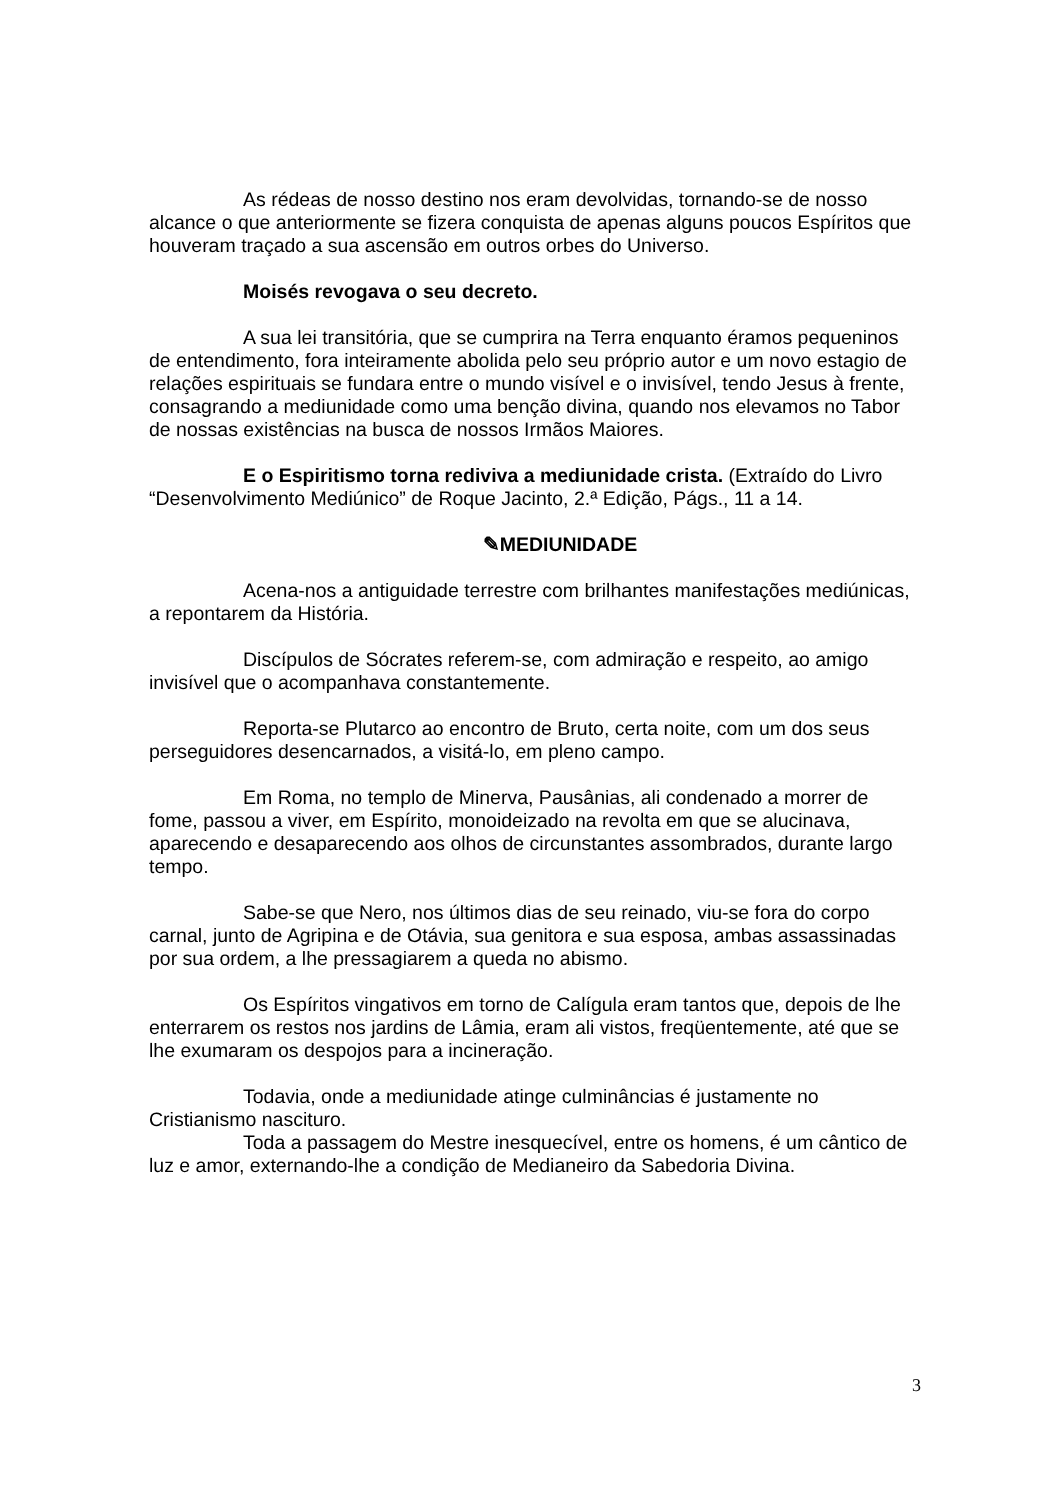As rédeas de nosso destino nos eram devolvidas, tornando-se de nosso alcance o que anteriormente se fizera conquista de apenas alguns poucos Espíritos que houveram traçado a sua ascensão em outros orbes do Universo.
Moisés revogava o seu decreto.
A sua lei transitória, que se cumprira na Terra enquanto éramos pequeninos de entendimento, fora inteiramente abolida pelo seu próprio autor e um novo estagio de relações espirituais se fundara entre o mundo visível e o invisível, tendo Jesus à frente, consagrando a mediunidade como uma benção divina, quando nos elevamos no Tabor de nossas existências na busca de nossos Irmãos Maiores.
E o Espiritismo torna rediviva a mediunidade crista. (Extraído do Livro “Desenvolvimento Mediúnico” de Roque Jacinto, 2.ª Edição, Págs., 11 a 14.
✎MEDIUNIDADE
Acena-nos a antiguidade terrestre com brilhantes manifestações mediúnicas, a repontarem da História.
Discípulos de Sócrates referem-se, com admiração e respeito, ao amigo invisível que o acompanhava constantemente.
Reporta-se Plutarco ao encontro de Bruto, certa noite, com um dos seus perseguidores desencarnados, a visitá-lo, em pleno campo.
Em Roma, no templo de Minerva, Pausânias, ali condenado a morrer de fome, passou a viver, em Espírito, monoideizado na revolta em que se alucinava, aparecendo e desaparecendo aos olhos de circunstantes assombrados, durante largo tempo.
Sabe-se que Nero, nos últimos dias de seu reinado, viu-se fora do corpo carnal, junto de Agripina e de Otávia, sua genitora e sua esposa, ambas assassinadas por sua ordem, a lhe pressagiarem a queda no abismo.
Os Espíritos vingativos em torno de Calígula eram tantos que, depois de lhe enterrarem os restos nos jardins de Lâmia, eram ali vistos, freqüentemente, até que se lhe exumaram os despojos para a incineração.
Todavia, onde a mediunidade atinge culminâncias é justamente no Cristianismo nascituro.
Toda a passagem do Mestre inesquecível, entre os homens, é um cântico de luz e amor, externando-lhe a condição de Medianeiro da Sabedoria Divina.
3